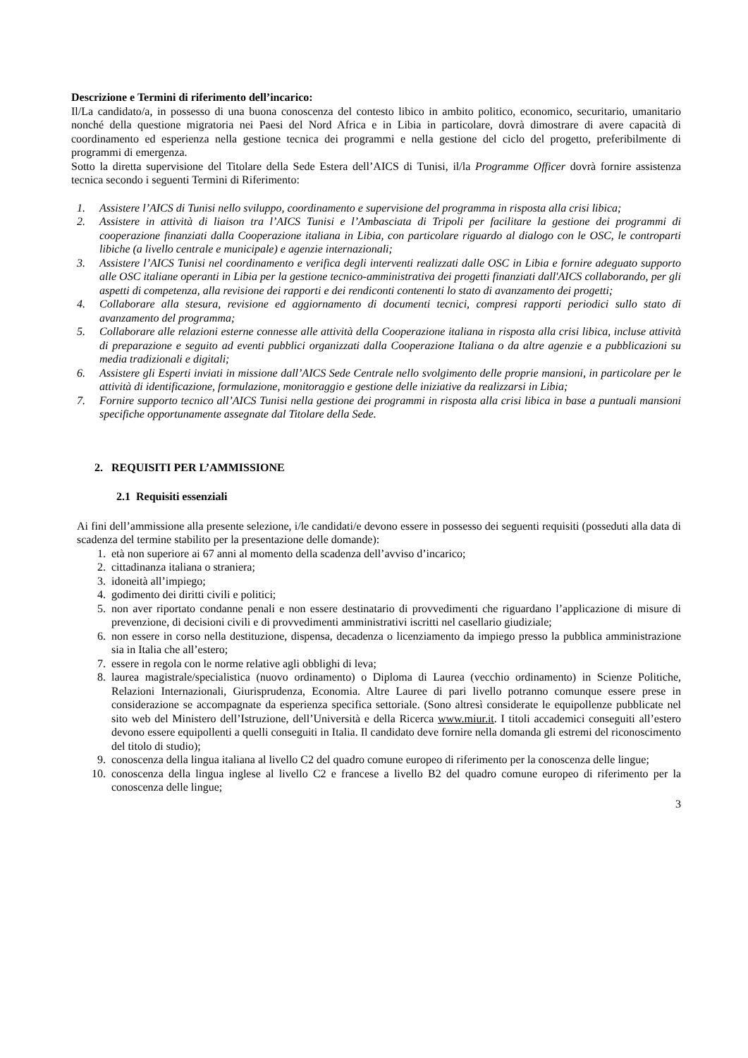Descrizione e Termini di riferimento dell’incarico:
Il/La candidato/a, in possesso di una buona conoscenza del contesto libico in ambito politico, economico, securitario, umanitario nonché della questione migratoria nei Paesi del Nord Africa e in Libia in particolare, dovrà dimostrare di avere capacità di coordinamento ed esperienza nella gestione tecnica dei programmi e nella gestione del ciclo del progetto, preferibilmente di programmi di emergenza.
Sotto la diretta supervisione del Titolare della Sede Estera dell’AICS di Tunisi, il/la Programme Officer dovrà fornire assistenza tecnica secondo i seguenti Termini di Riferimento:
1. Assistere l’AICS di Tunisi nello sviluppo, coordinamento e supervisione del programma in risposta alla crisi libica;
2. Assistere in attività di liaison tra l’AICS Tunisi e l’Ambasciata di Tripoli per facilitare la gestione dei programmi di cooperazione finanziati dalla Cooperazione italiana in Libia, con particolare riguardo al dialogo con le OSC, le controparti libiche (a livello centrale e municipale) e agenzie internazionali;
3. Assistere l’AICS Tunisi nel coordinamento e verifica degli interventi realizzati dalle OSC in Libia e fornire adeguato supporto alle OSC italiane operanti in Libia per la gestione tecnico-amministrativa dei progetti finanziati dall'AICS collaborando, per gli aspetti di competenza, alla revisione dei rapporti e dei rendiconti contenenti lo stato di avanzamento dei progetti;
4. Collaborare alla stesura, revisione ed aggiornamento di documenti tecnici, compresi rapporti periodici sullo stato di avanzamento del programma;
5. Collaborare alle relazioni esterne connesse alle attività della Cooperazione italiana in risposta alla crisi libica, incluse attività di preparazione e seguito ad eventi pubblici organizzati dalla Cooperazione Italiana o da altre agenzie e a pubblicazioni su media tradizionali e digitali;
6. Assistere gli Esperti inviati in missione dall’AICS Sede Centrale nello svolgimento delle proprie mansioni, in particolare per le attività di identificazione, formulazione, monitoraggio e gestione delle iniziative da realizzarsi in Libia;
7. Fornire supporto tecnico all’AICS Tunisi nella gestione dei programmi in risposta alla crisi libica in base a puntuali mansioni specifiche opportunamente assegnate dal Titolare della Sede.
2. REQUISITI PER L’AMMISSIONE
2.1 Requisiti essenziali
Ai fini dell’ammissione alla presente selezione, i/le candidati/e devono essere in possesso dei seguenti requisiti (posseduti alla data di scadenza del termine stabilito per la presentazione delle domande):
1. età non superiore ai 67 anni al momento della scadenza dell’avviso d’incarico;
2. cittadinanza italiana o straniera;
3. idoneità all’impiego;
4. godimento dei diritti civili e politici;
5. non aver riportato condanne penali e non essere destinatario di provvedimenti che riguardano l’applicazione di misure di prevenzione, di decisioni civili e di provvedimenti amministrativi iscritti nel casellario giudiziale;
6. non essere in corso nella destituzione, dispensa, decadenza o licenziamento da impiego presso la pubblica amministrazione sia in Italia che all’estero;
7. essere in regola con le norme relative agli obblighi di leva;
8. laurea magistrale/specialistica (nuovo ordinamento) o Diploma di Laurea (vecchio ordinamento) in Scienze Politiche, Relazioni Internazionali, Giurisprudenza, Economia. Altre Lauree di pari livello potranno comunque essere prese in considerazione se accompagnate da esperienza specifica settoriale. (Sono altresì considerate le equipollenze pubblicate nel sito web del Ministero dell’Istruzione, dell’Università e della Ricerca www.miur.it. I titoli accademici conseguiti all’estero devono essere equipollenti a quelli conseguiti in Italia. Il candidato deve fornire nella domanda gli estremi del riconoscimento del titolo di studio);
9. conoscenza della lingua italiana al livello C2 del quadro comune europeo di riferimento per la conoscenza delle lingue;
10. conoscenza della lingua inglese al livello C2 e francese a livello B2 del quadro comune europeo di riferimento per la conoscenza delle lingue;
3